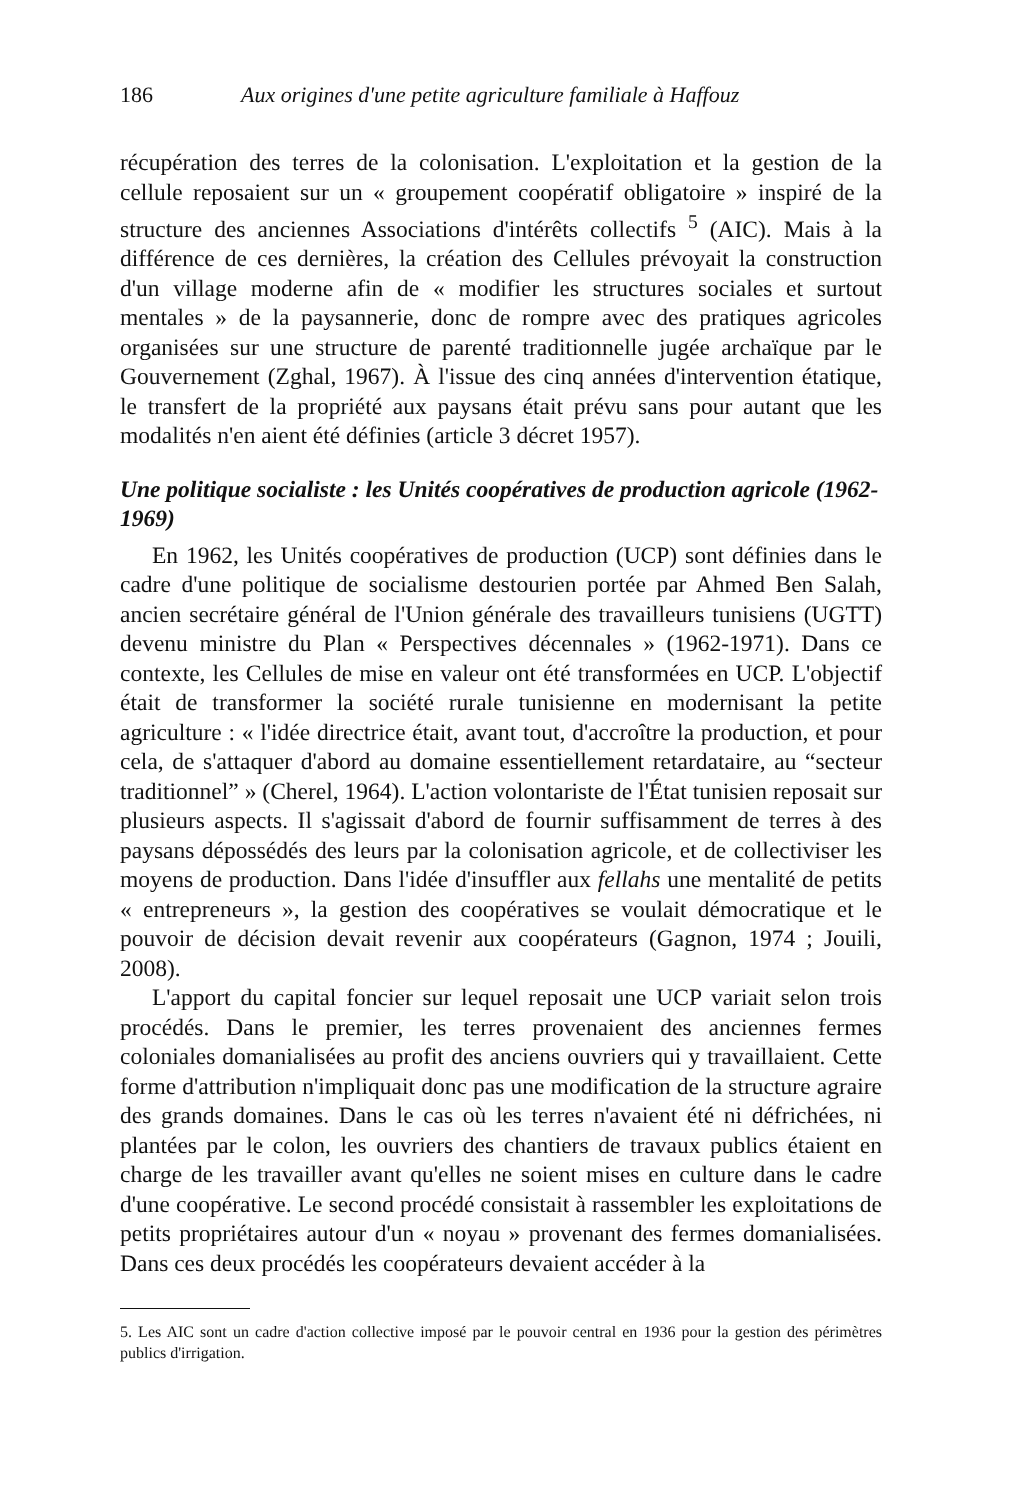186 Aux origines d'une petite agriculture familiale à Haffouz
récupération des terres de la colonisation. L'exploitation et la gestion de la cellule reposaient sur un « groupement coopératif obligatoire » inspiré de la structure des anciennes Associations d'intérêts collectifs <sup>5</sup> (AIC). Mais à la différence de ces dernières, la création des Cellules prévoyait la construction d'un village moderne afin de « modifier les structures sociales et surtout mentales » de la paysannerie, donc de rompre avec des pratiques agricoles organisées sur une structure de parenté traditionnelle jugée archaïque par le Gouvernement (Zghal, 1967). À l'issue des cinq années d'intervention étatique, le transfert de la propriété aux paysans était prévu sans pour autant que les modalités n'en aient été définies (article 3 décret 1957).
Une politique socialiste : les Unités coopératives de production agricole (1962-1969)
En 1962, les Unités coopératives de production (UCP) sont définies dans le cadre d'une politique de socialisme destourien portée par Ahmed Ben Salah, ancien secrétaire général de l'Union générale des travailleurs tunisiens (UGTT) devenu ministre du Plan « Perspectives décennales » (1962-1971). Dans ce contexte, les Cellules de mise en valeur ont été transformées en UCP. L'objectif était de transformer la société rurale tunisienne en modernisant la petite agriculture : « l'idée directrice était, avant tout, d'accroître la production, et pour cela, de s'attaquer d'abord au domaine essentiellement retardataire, au “secteur traditionnel” » (Cherel, 1964). L'action volontariste de l'État tunisien reposait sur plusieurs aspects. Il s'agissait d'abord de fournir suffisamment de terres à des paysans dépossédés des leurs par la colonisation agricole, et de collectiviser les moyens de production. Dans l'idée d'insuffler aux fellahs une mentalité de petits « entrepreneurs », la gestion des coopératives se voulait démocratique et le pouvoir de décision devait revenir aux coopérateurs (Gagnon, 1974 ; Jouili, 2008).
L'apport du capital foncier sur lequel reposait une UCP variait selon trois procédés. Dans le premier, les terres provenaient des anciennes fermes coloniales domanialisées au profit des anciens ouvriers qui y travaillaient. Cette forme d'attribution n'impliquait donc pas une modification de la structure agraire des grands domaines. Dans le cas où les terres n'avaient été ni défrichées, ni plantées par le colon, les ouvriers des chantiers de travaux publics étaient en charge de les travailler avant qu'elles ne soient mises en culture dans le cadre d'une coopérative. Le second procédé consistait à rassembler les exploitations de petits propriétaires autour d'un « noyau » provenant des fermes domanialisées. Dans ces deux procédés les coopérateurs devaient accéder à la
5. Les AIC sont un cadre d'action collective imposé par le pouvoir central en 1936 pour la gestion des périmètres publics d'irrigation.